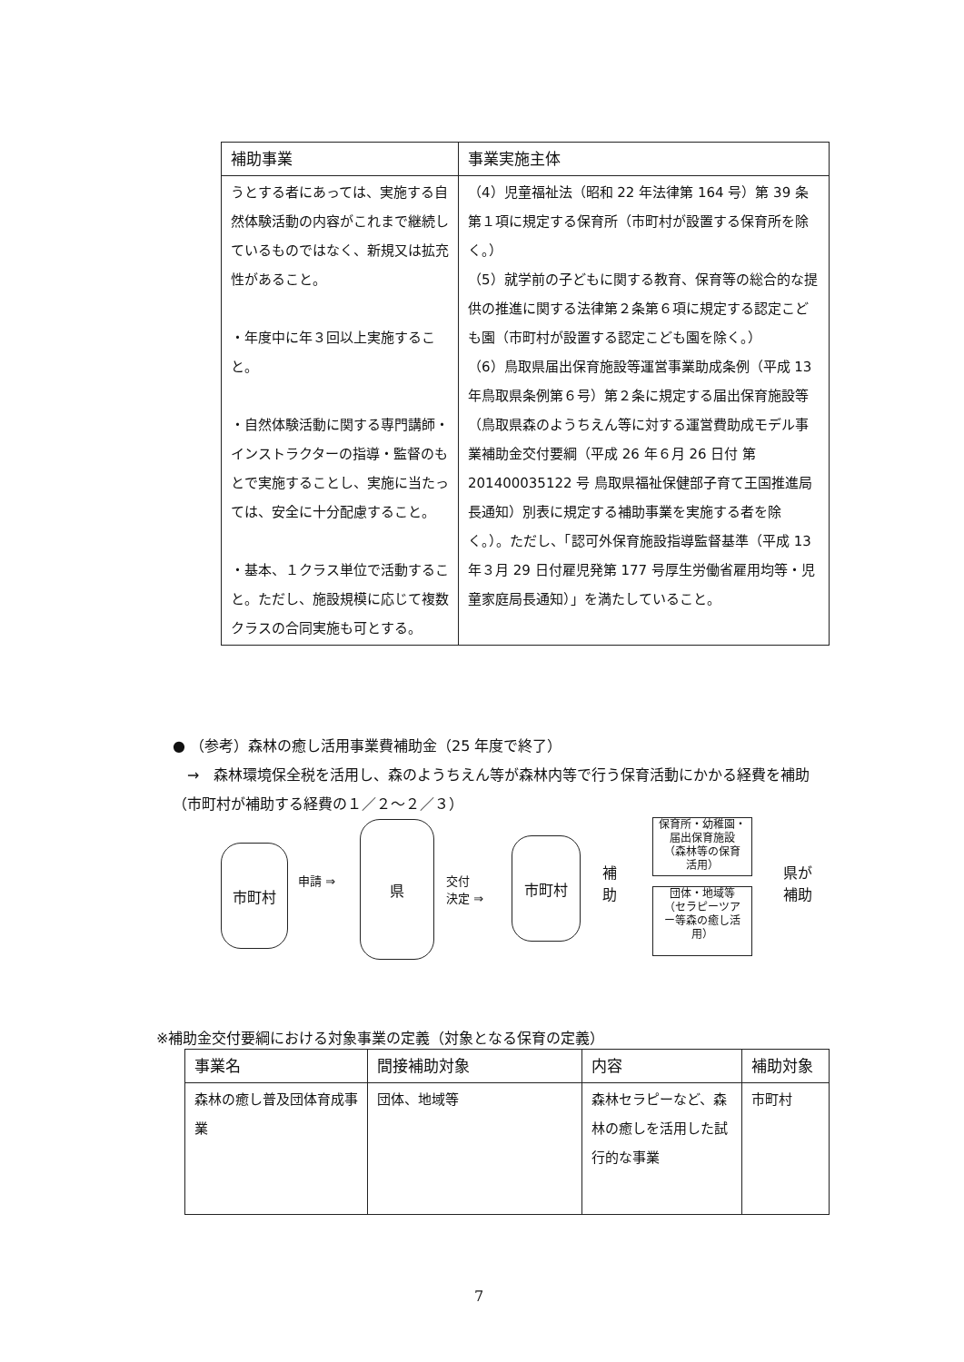| 補助事業 | 事業実施主体 |
| --- | --- |
| うとする者にあっては、実施する自然体験活動の内容がこれまで継続しているものではなく、新規又は拡充性があること。 ・年度中に年３回以上実施すること。 ・自然体験活動に関する専門講師・インストラクターの指導・監督のもとで実施することし、実施に当たっては、安全に十分配慮すること。 ・基本、１クラス単位で活動すること。ただし、施設規模に応じて複数クラスの合同実施も可とする。 | （4）児童福祉法（昭和 22 年法律第 164 号）第 39 条第１項に規定する保育所（市町村が設置する保育所を除く。） （5）就学前の子どもに関する教育、保育等の総合的な提供の推進に関する法律第２条第６項に規定する認定こども園（市町村が設置する認定こども園を除く。） （6）鳥取県届出保育施設等運営事業助成条例（平成 13 年鳥取県条例第６号）第２条に規定する届出保育施設等（鳥取県森のようちえん等に対する運営費助成モデル事業補助金交付要綱（平成 26 年６月 26 日付 第 201400035122 号 鳥取県福祉保健部子育て王国推進局長通知）別表に規定する補助事業を実施する者を除く。）。ただし、「認可外保育施設指導監督基準（平成 13 年３月 29 日付雇児発第 177 号厚生労働省雇用均等・児童家庭局長通知）」を満たしていること。 |
● （参考）森林の癒し活用事業費補助金（25 年度で終了）
　→　森林環境保全税を活用し、森のようちえん等が森林内等で行う保育活動にかかる経費を補助（市町村が補助する経費の１／２～２／３）
市町村
申請 ⇒
県
交付
決定 ⇒
市町村
補
助
保育所・幼稚園・
届出保育施設
（森林等の保育
活用）
団体・地域等
（セラピーツア
ー等森の癒し活
用）
県が
補助
※補助金交付要綱における対象事業の定義（対象となる保育の定義）
| 事業名 | 間接補助対象 | 内容 | 補助対象 |
| --- | --- | --- | --- |
| 森林の癒し普及団体育成事業 | 団体、地域等 | 森林セラピーなど、森林の癒しを活用した試行的な事業 | 市町村 |
7